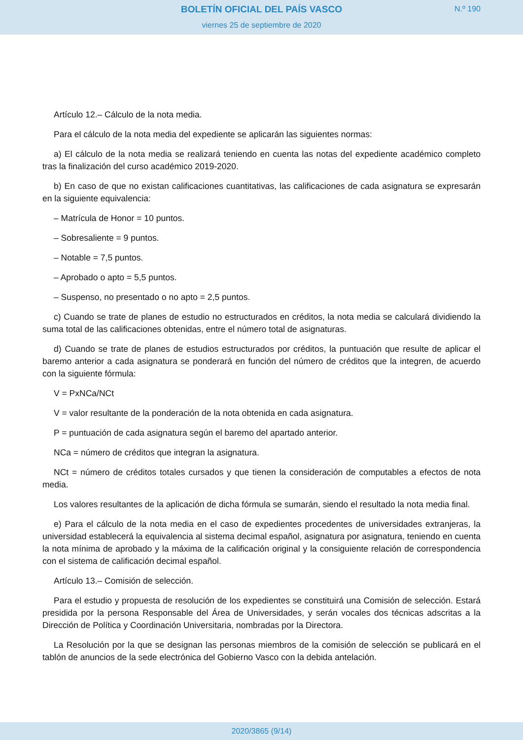BOLETÍN OFICIAL DEL PAÍS VASCO
N.º 190
viernes 25 de septiembre de 2020
Artículo 12.– Cálculo de la nota media.
Para el cálculo de la nota media del expediente se aplicarán las siguientes normas:
a) El cálculo de la nota media se realizará teniendo en cuenta las notas del expediente académico completo tras la finalización del curso académico 2019-2020.
b) En caso de que no existan calificaciones cuantitativas, las calificaciones de cada asignatura se expresarán en la siguiente equivalencia:
– Matrícula de Honor = 10 puntos.
– Sobresaliente = 9 puntos.
– Notable = 7,5 puntos.
– Aprobado o apto = 5,5 puntos.
– Suspenso, no presentado o no apto = 2,5 puntos.
c) Cuando se trate de planes de estudio no estructurados en créditos, la nota media se calculará dividiendo la suma total de las calificaciones obtenidas, entre el número total de asignaturas.
d) Cuando se trate de planes de estudios estructurados por créditos, la puntuación que resulte de aplicar el baremo anterior a cada asignatura se ponderará en función del número de créditos que la integren, de acuerdo con la siguiente fórmula:
V = PxNCa/NCt
V = valor resultante de la ponderación de la nota obtenida en cada asignatura.
P = puntuación de cada asignatura según el baremo del apartado anterior.
NCa = número de créditos que integran la asignatura.
NCt = número de créditos totales cursados y que tienen la consideración de computables a efectos de nota media.
Los valores resultantes de la aplicación de dicha fórmula se sumarán, siendo el resultado la nota media final.
e) Para el cálculo de la nota media en el caso de expedientes procedentes de universidades extranjeras, la universidad establecerá la equivalencia al sistema decimal español, asignatura por asignatura, teniendo en cuenta la nota mínima de aprobado y la máxima de la calificación original y la consiguiente relación de correspondencia con el sistema de calificación decimal español.
Artículo 13.– Comisión de selección.
Para el estudio y propuesta de resolución de los expedientes se constituirá una Comisión de selección. Estará presidida por la persona Responsable del Área de Universidades, y serán vocales dos técnicas adscritas a la Dirección de Política y Coordinación Universitaria, nombradas por la Directora.
La Resolución por la que se designan las personas miembros de la comisión de selección se publicará en el tablón de anuncios de la sede electrónica del Gobierno Vasco con la debida antelación.
2020/3865 (9/14)